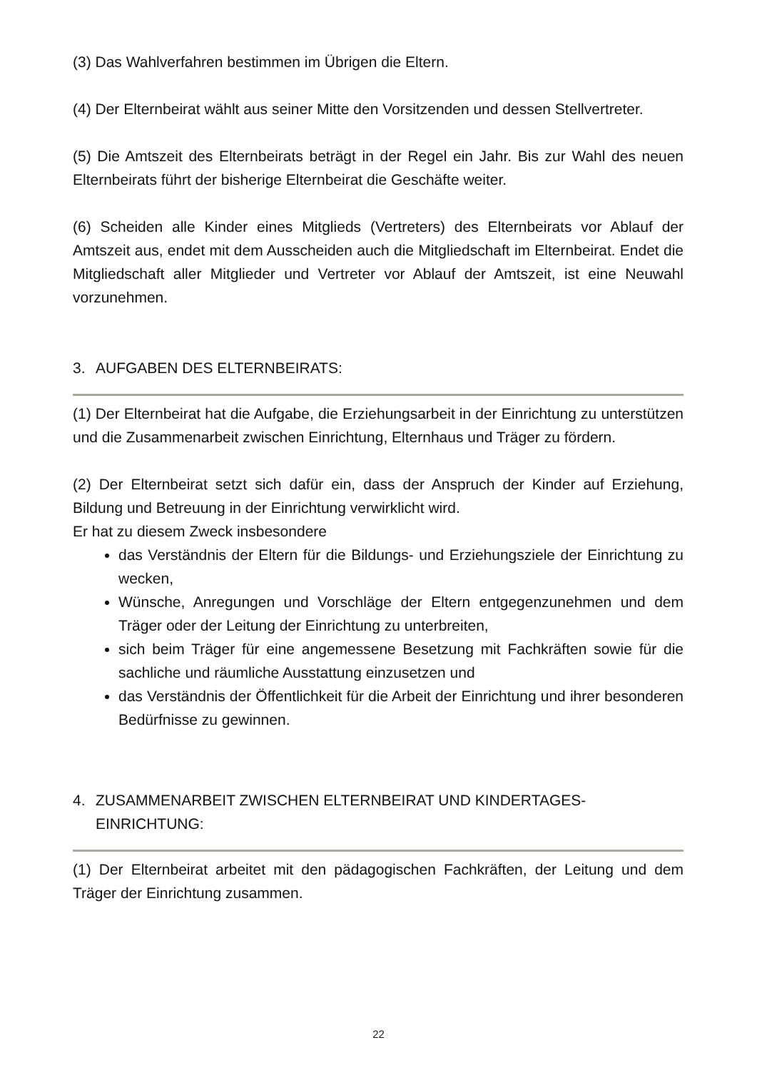(3) Das Wahlverfahren bestimmen im Übrigen die Eltern.
(4) Der Elternbeirat wählt aus seiner Mitte den Vorsitzenden und dessen Stellvertreter.
(5) Die Amtszeit des Elternbeirats beträgt in der Regel ein Jahr. Bis zur Wahl des neuen Elternbeirats führt der bisherige Elternbeirat die Geschäfte weiter.
(6) Scheiden alle Kinder eines Mitglieds (Vertreters) des Elternbeirats vor Ablauf der Amtszeit aus, endet mit dem Ausscheiden auch die Mitgliedschaft im Elternbeirat. Endet die Mitgliedschaft aller Mitglieder und Vertreter vor Ablauf der Amtszeit, ist eine Neuwahl vorzunehmen.
3. AUFGABEN DES ELTERNBEIRATS:
(1) Der Elternbeirat hat die Aufgabe, die Erziehungsarbeit in der Einrichtung zu unterstützen und die Zusammenarbeit zwischen Einrichtung, Elternhaus und Träger zu fördern.
(2) Der Elternbeirat setzt sich dafür ein, dass der Anspruch der Kinder auf Erziehung, Bildung und Betreuung in der Einrichtung verwirklicht wird.
Er hat zu diesem Zweck insbesondere
das Verständnis der Eltern für die Bildungs- und Erziehungsziele der Einrichtung zu wecken,
Wünsche, Anregungen und Vorschläge der Eltern entgegenzunehmen und dem Träger oder der Leitung der Einrichtung zu unterbreiten,
sich beim Träger für eine angemessene Besetzung mit Fachkräften sowie für die sachliche und räumliche Ausstattung einzusetzen und
das Verständnis der Öffentlichkeit für die Arbeit der Einrichtung und ihrer besonderen Bedürfnisse zu gewinnen.
4. ZUSAMMENARBEIT ZWISCHEN ELTERNBEIRAT UND KINDERTAGES-
EINRICHTUNG:
(1) Der Elternbeirat arbeitet mit den pädagogischen Fachkräften, der Leitung und dem Träger der Einrichtung zusammen.
22